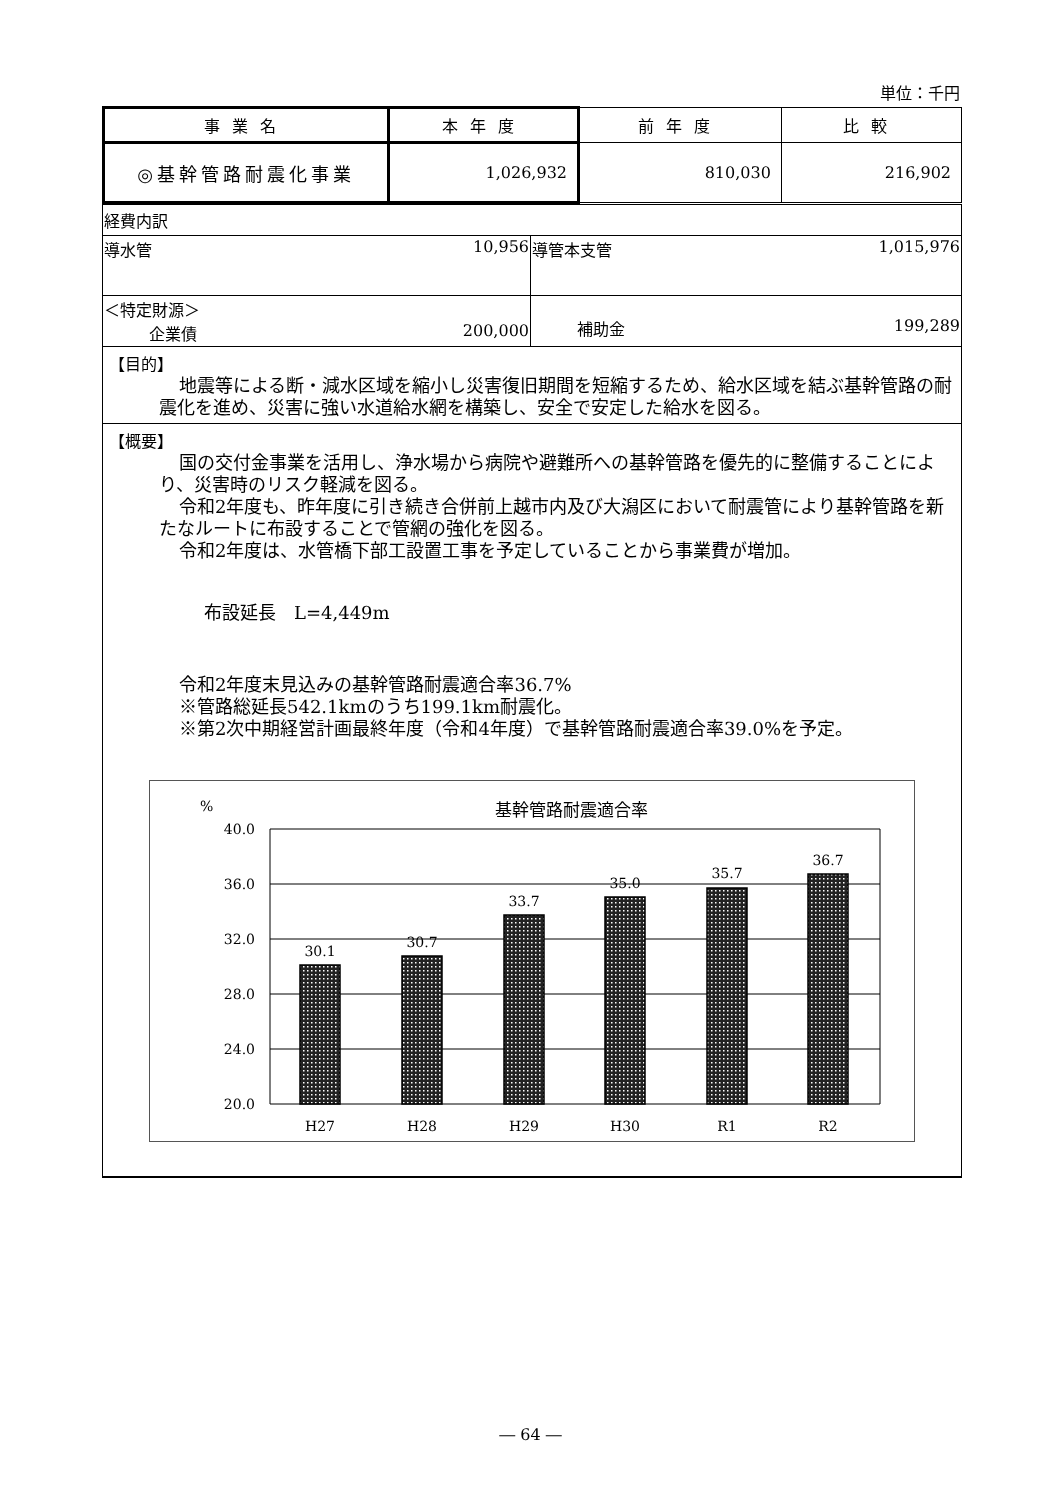単位：千円
| 事業名 | 本年度 | 前年度 | 比較 |
| --- | --- | --- | --- |
| ◎基幹管路耐震化事業 | 1,026,932 | 810,030 | 216,902 |
| 経費内訳 | |
| 導水管 10,956 | 導管本支管 1,015,976 |
| ＜特定財源＞ 企業債 200,000 | 補助金 199,289 |
【目的】
地震等による断・減水区域を縮小し災害復旧期間を短縮するため、給水区域を結ぶ基幹管路の耐震化を進め、災害に強い水道給水網を構築し、安全で安定した給水を図る。
【概要】
国の交付金事業を活用し、浄水場から病院や避難所への基幹管路を優先的に整備することにより、災害時のリスク軽減を図る。
令和2年度も、昨年度に引き続き合併前上越市内及び大潟区において耐震管により基幹管路を新たなルートに布設することで管網の強化を図る。
令和2年度は、水管橋下部工設置工事を予定していることから事業費が増加。
布設延長　L=4,449m
令和2年度末見込みの基幹管路耐震適合率36.7%
※管路総延長542.1kmのうち199.1km耐震化。
※第2次中期経営計画最終年度（令和4年度）で基幹管路耐震適合率39.0%を予定。
%
基幹管路耐震適合率
40.0
36.0
32.0
28.0
24.0
20.0
30.1
30.7
33.7
35.0
35.7
36.7
H27
H28
H29
H30
R1
R2
― 64 ―